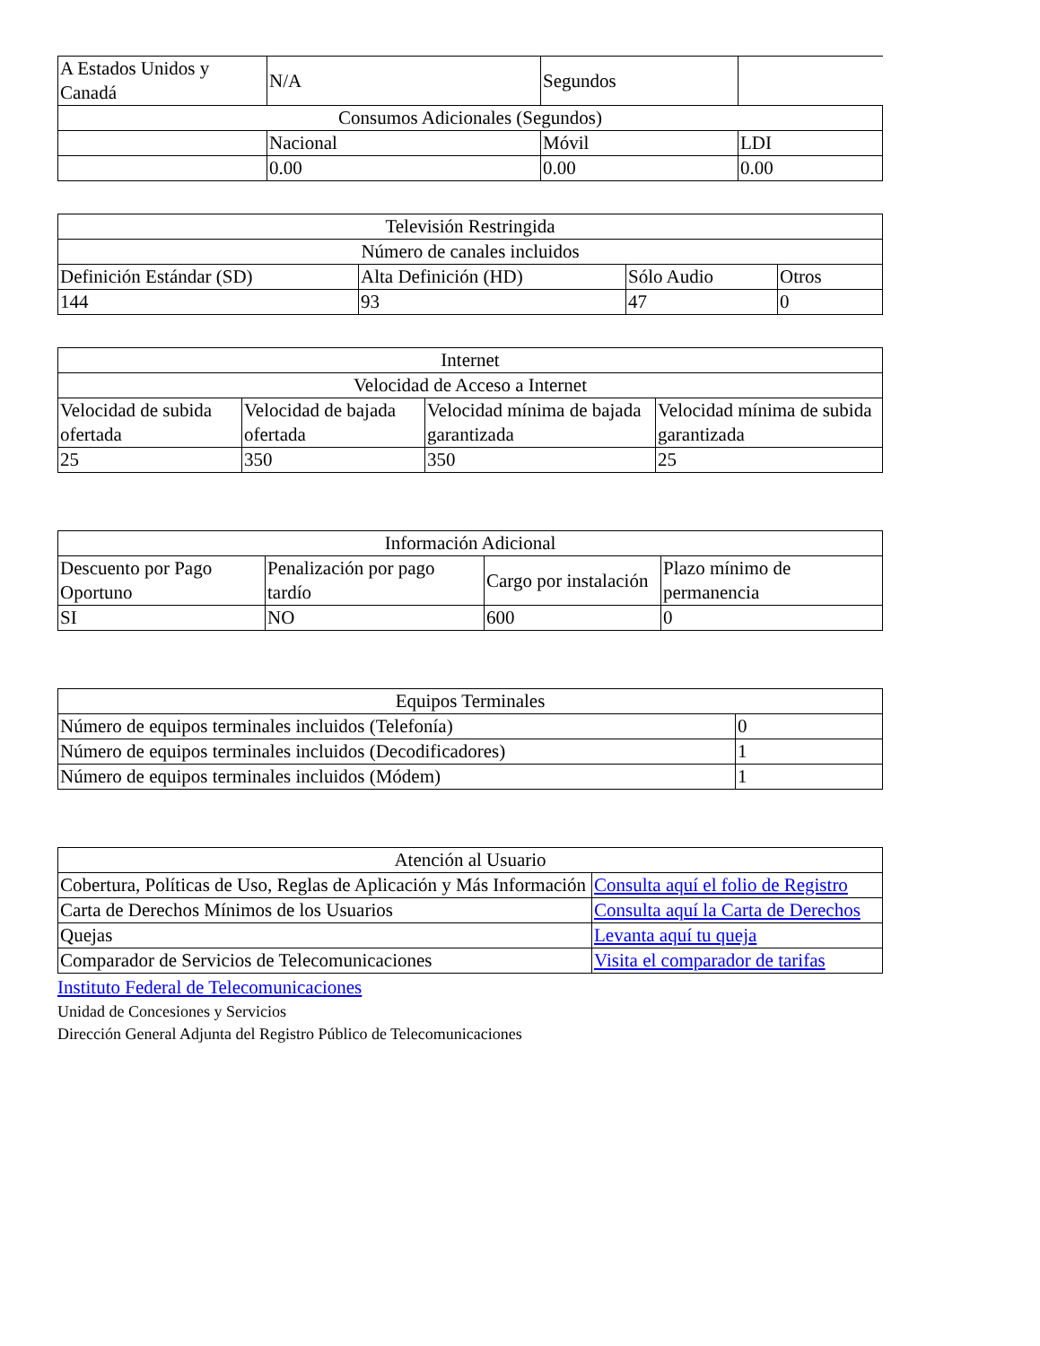| A Estados Unidos y Canadá | N/A | Segundos | |
| Consumos Adicionales (Segundos) | | | |
| | Nacional | Móvil | LDI |
| | 0.00 | 0.00 | 0.00 |
| Televisión Restringida | | | |
| Número de canales incluidos | | | |
| Definición Estándar (SD) | Alta Definición (HD) | Sólo Audio | Otros |
| 144 | 93 | 47 | 0 |
| Internet | | | |
| Velocidad de Acceso a Internet | | | |
| Velocidad de subida ofertada | Velocidad de bajada ofertada | Velocidad mínima de bajada garantizada | Velocidad mínima de subida garantizada |
| 25 | 350 | 350 | 25 |
| Información Adicional | | | |
| Descuento por Pago Oportuno | Penalización por pago tardío | Cargo por instalación | Plazo mínimo de permanencia |
| SI | NO | 600 | 0 |
| Equipos Terminales | |
| Número de equipos terminales incluidos (Telefonía) | 0 |
| Número de equipos terminales incluidos (Decodificadores) | 1 |
| Número de equipos terminales incluidos (Módem) | 1 |
| Atención al Usuario | |
| Cobertura, Políticas de Uso, Reglas de Aplicación y Más Información | Consulta aquí el folio de Registro |
| Carta de Derechos Mínimos de los Usuarios | Consulta aquí la Carta de Derechos |
| Quejas | Levanta aquí tu queja |
| Comparador de Servicios de Telecomunicaciones | Visita el comparador de tarifas |
Instituto Federal de Telecomunicaciones
Unidad de Concesiones y Servicios
Dirección General Adjunta del Registro Público de Telecomunicaciones